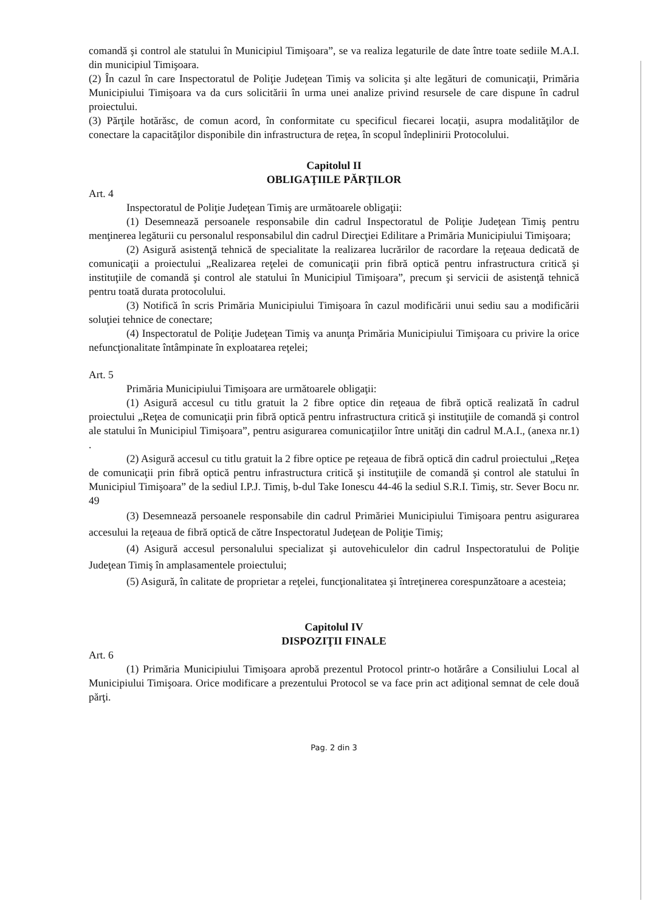comandă şi control ale statului în Municipiul Timişoara”, se va realiza legaturile de date între toate sediile M.A.I. din municipiul Timişoara.
(2) În cazul în care Inspectoratul de Poliţie Judeţean Timiş va solicita şi alte legături de comunicaţii, Primăria Municipiului Timişoara va da curs solicitării în urma unei analize privind resursele de care dispune în cadrul proiectului.
(3) Părţile hotărăsc, de comun acord, în conformitate cu specificul fiecarei locaţii, asupra modalităţilor de conectare la capacităţilor disponibile din infrastructura de reţea, în scopul îndeplinirii Protocolului.
Capitolul II
OBLIGAŢIILE PĂRŢILOR
Art. 4
Inspectoratul de Poliţie Judeţean Timiş are următoarele obligaţii:
(1) Desemnează persoanele responsabile din cadrul Inspectoratul de Poliţie Judeţean Timiş pentru menţinerea legăturii cu personalul responsabilul din cadrul Direcţiei Edilitare a Primăria Municipiului Timişoara;
(2) Asigură asistenţă tehnică de specialitate la realizarea lucrărilor de racordare la reţeaua dedicată de comunicaţii a proiectului „Realizarea reţelei de comunicaţii prin fibră optică pentru infrastructura critică şi instituţiile de comandă şi control ale statului în Municipiul Timişoara”, precum şi servicii de asistenţă tehnică pentru toată durata protocolului.
(3) Notifică în scris Primăria Municipiului Timişoara în cazul modificării unui sediu sau a modificării soluţiei tehnice de conectare;
(4) Inspectoratul de Poliţie Judeţean Timiş va anunţa Primăria Municipiului Timişoara cu privire la orice nefuncţionalitate întâmpinate în exploatarea reţelei;
Art. 5
Primăria Municipiului Timişoara are următoarele obligaţii:
(1) Asigură accesul cu titlu gratuit la 2 fibre optice din reţeaua de fibră optică realizată în cadrul proiectului „Reţea de comunicaţii prin fibră optică pentru infrastructura critică şi instituţiile de comandă şi control ale statului în Municipiul Timişoara”, pentru asigurarea comunicaţiilor între unităţi din cadrul M.A.I., (anexa nr.1) .
(2) Asigură accesul cu titlu gratuit la 2 fibre optice pe reţeaua de fibră optică din cadrul proiectului „Reţea de comunicaţii prin fibră optică pentru infrastructura critică şi instituţiile de comandă şi control ale statului în Municipiul Timişoara” de la sediul I.P.J. Timiş, b-dul Take Ionescu 44-46 la sediul S.R.I. Timiş, str. Sever Bocu nr. 49
(3) Desemnează persoanele responsabile din cadrul Primăriei Municipiului Timişoara pentru asigurarea accesului la reţeaua de fibră optică de către Inspectoratul Judeţean de Poliţie Timiş;
(4) Asigură accesul personalului specializat şi autovehiculelor din cadrul Inspectoratului de Poliţie Judeţean Timiş în amplasamentele proiectului;
(5) Asigură, în calitate de proprietar a reţelei, funcţionalitatea şi întreţinerea corespunzătoare a acesteia;
Capitolul IV
DISPOZIŢII FINALE
Art. 6
(1) Primăria Municipiului Timişoara aprobă prezentul Protocol printr-o hotărâre a Consiliului Local al Municipiului Timişoara. Orice modificare a prezentului Protocol se va face prin act adiţional semnat de cele două părţi.
Pag. 2 din 3